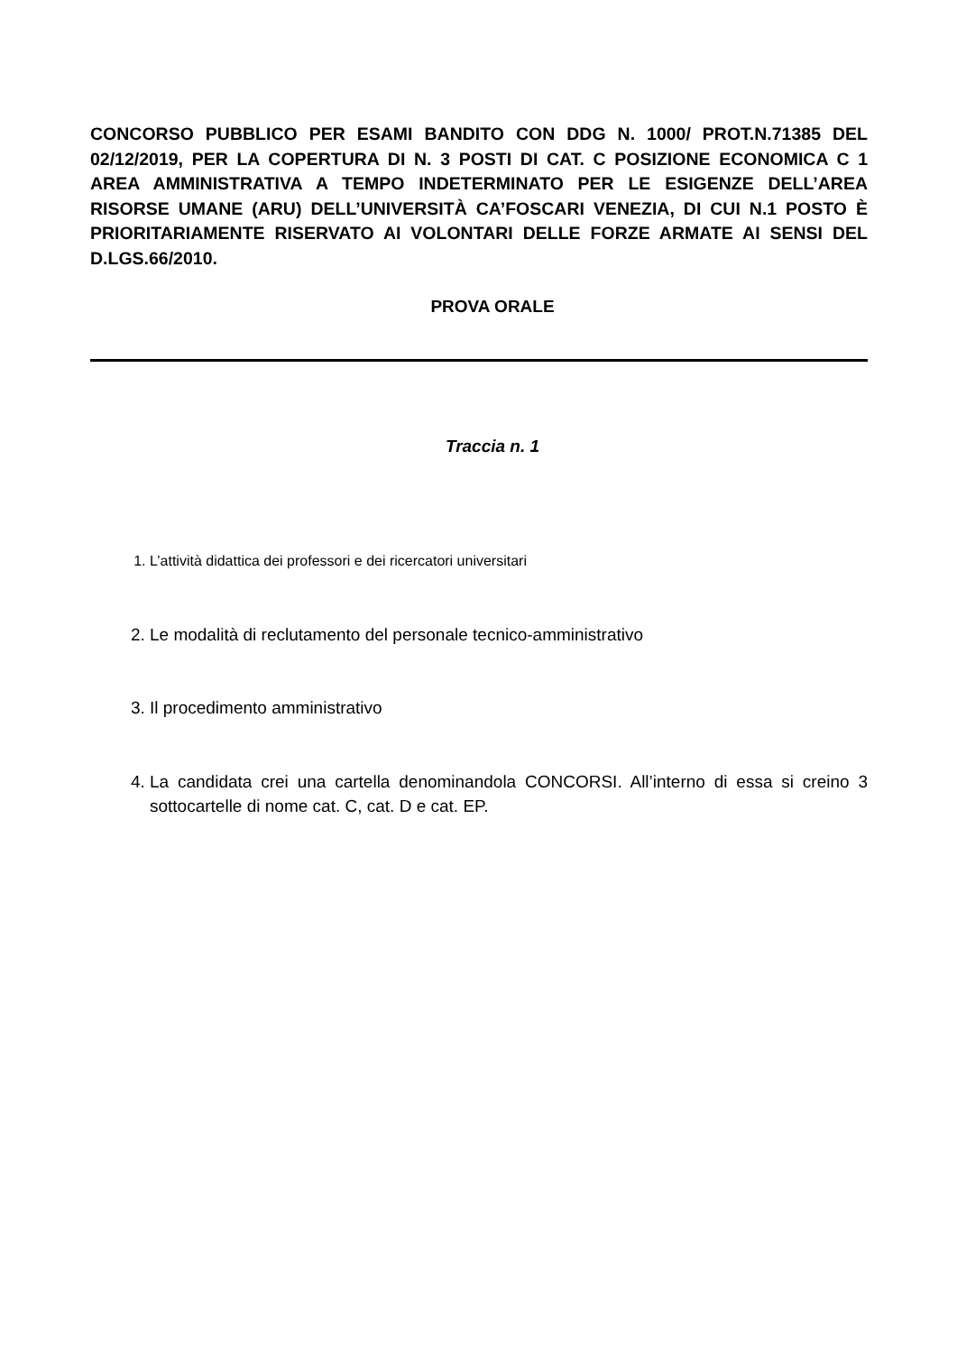CONCORSO PUBBLICO PER ESAMI BANDITO CON DDG N. 1000/ PROT.N.71385 DEL 02/12/2019, PER LA COPERTURA DI N. 3 POSTI DI CAT. C POSIZIONE ECONOMICA C 1 AREA AMMINISTRATIVA A TEMPO INDETERMINATO PER LE ESIGENZE DELL’AREA RISORSE UMANE (ARU) DELL’UNIVERSITÀ CA’FOSCARI VENEZIA, DI CUI N.1 POSTO È PRIORITARIAMENTE RISERVATO AI VOLONTARI DELLE FORZE ARMATE AI SENSI DEL D.LGS.66/2010.
PROVA ORALE
Traccia n. 1
1. L’attività didattica dei professori e dei ricercatori universitari
2. Le modalità di reclutamento del personale tecnico-amministrativo
3. Il procedimento amministrativo
4. La candidata crei una cartella denominandola CONCORSI. All’interno di essa si creino 3 sottocartelle di nome cat. C, cat. D e cat. EP.